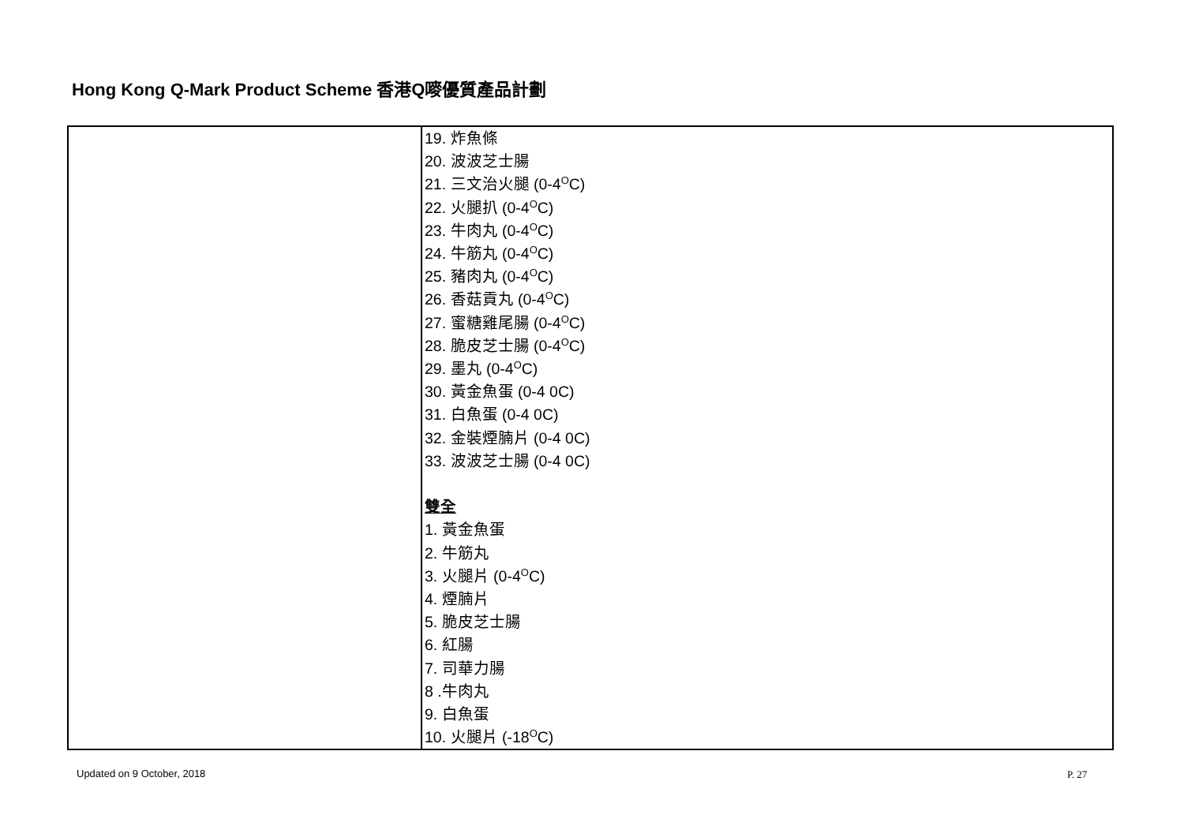Hong Kong Q-Mark Product Scheme 香港Q嘜優質產品計劃
| | 19. 炸魚條 20. 波波芝士腸 21. 三文治火腿 (0-4<sup>O</sup>C) 22. 火腿扒 (0-4<sup>O</sup>C) 23. 牛肉丸 (0-4<sup>O</sup>C) 24. 牛筋丸 (0-4<sup>O</sup>C) 25. 豬肉丸 (0-4<sup>O</sup>C) 26. 香菇貢丸 (0-4<sup>O</sup>C) 27. 蜜糖雞尾腸 (0-4<sup>O</sup>C) 28. 脆皮芝士腸 (0-4<sup>O</sup>C) 29. 墨丸 (0-4<sup>O</sup>C) 30. 黃金魚蛋 (0-4 0C) 31. 白魚蛋 (0-4 0C) 32. 金裝煙腩片 (0-4 0C) 33. 波波芝士腸 (0-4 0C) 雙全 1. 黃金魚蛋 2. 牛筋丸 3. 火腿片 (0-4<sup>O</sup>C) 4. 煙腩片 5. 脆皮芝士腸 6. 紅腸 7. 司華力腸 8 .牛肉丸 9. 白魚蛋 10. 火腿片 (-18<sup>O</sup>C) |
Updated on 9 October, 2018 P. 27